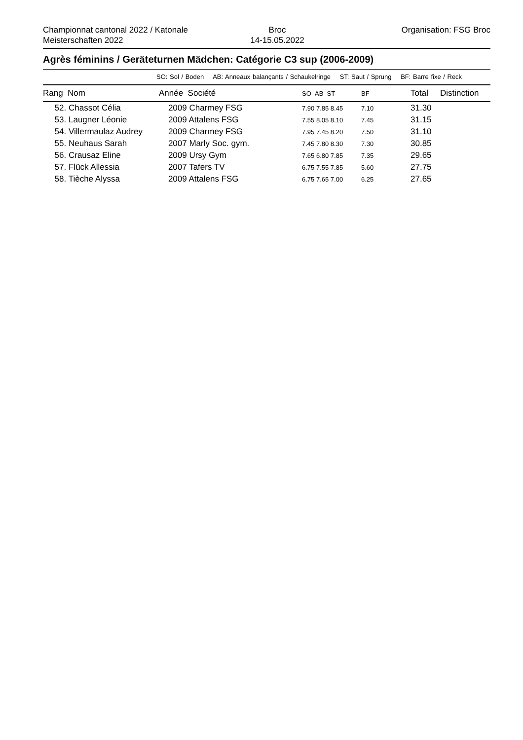Championnat cantonal 2022 / Katonale Meisterschaften 2022
Broc
14-15.05.2022
Organisation: FSG Broc
Agrès féminins / Geräteturnen Mädchen: Catégorie C3 sup (2006-2009)
SO: Sol / Boden AB: Anneaux balançants / Schaukelringe ST: Saut / Sprung BF: Barre fixe / Reck
| Rang Nom | Année Société | SO AB ST | BF | Total | Distinction |
| --- | --- | --- | --- | --- | --- |
| 52. Chassot Célia | 2009 Charmey FSG | 7.90 7.85 8.45 | 7.10 | 31.30 | |
| 53. Laugner Léonie | 2009 Attalens FSG | 7.55 8.05 8.10 | 7.45 | 31.15 | |
| 54. Villermaulaz Audrey | 2009 Charmey FSG | 7.95 7.45 8.20 | 7.50 | 31.10 | |
| 55. Neuhaus Sarah | 2007 Marly Soc. gym. | 7.45 7.80 8.30 | 7.30 | 30.85 | |
| 56. Crausaz Eline | 2009 Ursy Gym | 7.65 6.80 7.85 | 7.35 | 29.65 | |
| 57. Flück Allessia | 2007 Tafers TV | 6.75 7.55 7.85 | 5.60 | 27.75 | |
| 58. Tièche Alyssa | 2009 Attalens FSG | 6.75 7.65 7.00 | 6.25 | 27.65 | |